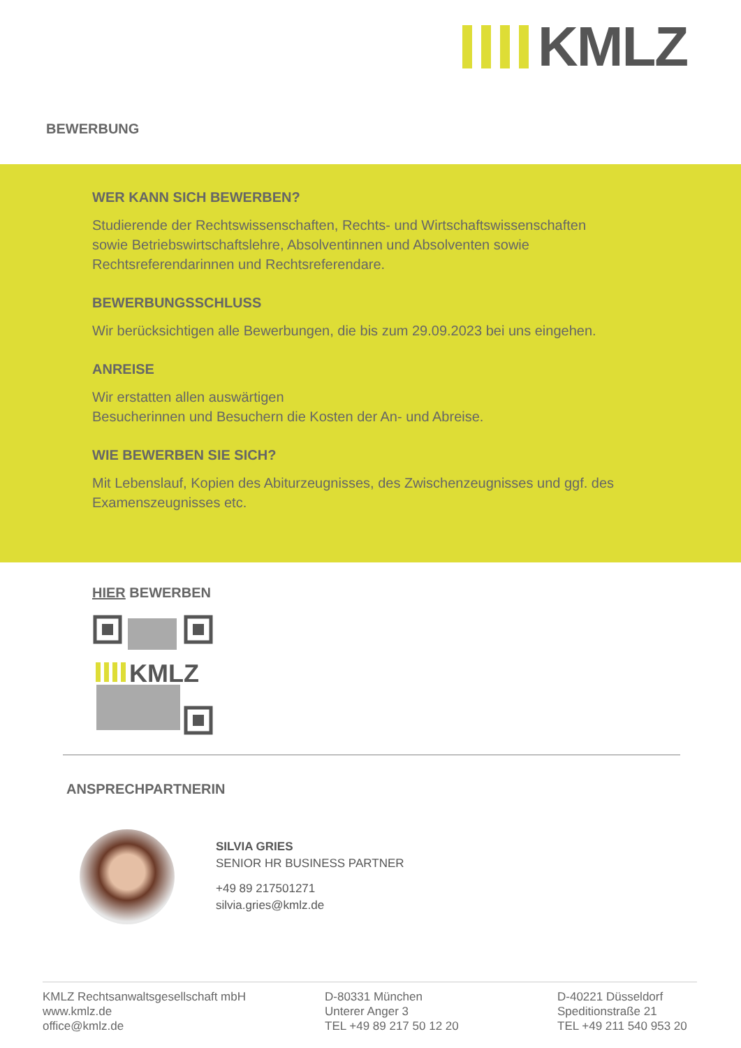KMLZ
BEWERBUNG
WER KANN SICH BEWERBEN?
Studierende der Rechtswissenschaften, Rechts- und Wirtschaftswissenschaf­ten sowie Betriebswirtschaftslehre, Absolventinnen und Absolventen sowie Rechtsreferendarinnen und Rechtsreferendare.
BEWERBUNGSSCHLUSS
Wir berücksichtigen alle Bewerbungen, die bis zum 29.09.2023 bei uns ein­gehen.
ANREISE
Wir erstatten allen auswärtigen
Besucherinnen und Besuchern die Kosten der An- und Abreise.
WIE BEWERBEN SIE SICH?
Mit Lebenslauf, Kopien des Abiturzeugnisses, des Zwischenzeugnisses und ggf. des Examenszeugnisses etc.
HIER BEWERBEN
KMLZ
ANSPRECHPARTNERIN
SILVIA GRIES
SENIOR HR BUSINESS PARTNER
+49 89 217501271
silvia.gries@kmlz.de
KMLZ Rechtsanwaltsgesellschaft mbH
www.kmlz.de
office@kmlz.de
D-80331 München
Unterer Anger 3
TEL +49 89 217 50 12 20
D-40221 Düsseldorf
Speditionstraße 21
TEL +49 211 540 953 20